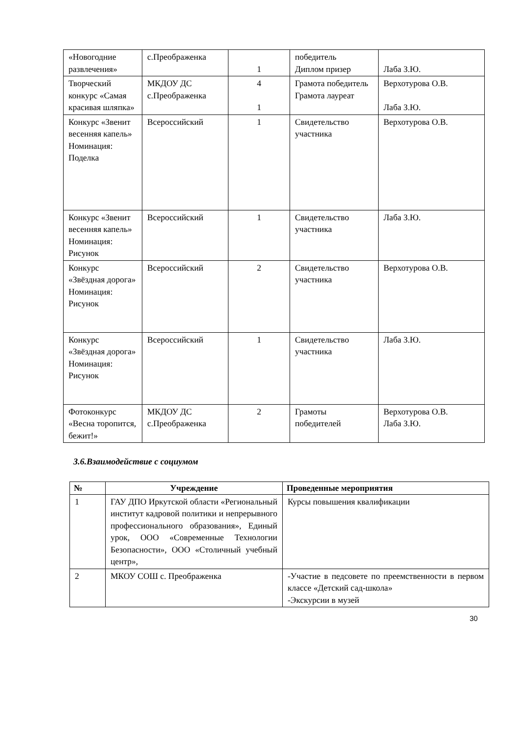| «Новогодние развлечения» | с.Преображенка | 1 | победитель Диплом призер | Лаба З.Ю. |
| Творческий конкурс «Самая красивая шляпка» | МКДОУ ДС с.Преображенка | 4 1 | Грамота победитель Грамота лауреат | Верхотурова О.В. Лаба З.Ю. |
| Конкурс «Звенит весенняя капель» Номинация: Поделка | Всероссийский | 1 | Свидетельство участника | Верхотурова О.В. |
| Конкурс «Звенит весенняя капель» Номинация: Рисунок | Всероссийский | 1 | Свидетельство участника | Лаба З.Ю. |
| Конкурс «Звёздная дорога» Номинация: Рисунок | Всероссийский | 2 | Свидетельство участника | Верхотурова О.В. |
| Конкурс «Звёздная дорога» Номинация: Рисунок | Всероссийский | 1 | Свидетельство участника | Лаба З.Ю. |
| Фотоконкурс «Весна торопится, бежит!» | МКДОУ ДС с.Преображенка | 2 | Грамоты победителей | Верхотурова О.В. Лаба З.Ю. |
3.6.Взаимодействие с социумом
| № | Учреждение | Проведенные мероприятия |
| --- | --- | --- |
| 1 | ГАУ ДПО Иркутской области «Региональный институт кадровой политики и непрерывного профессионального образования», Единый урок, ООО «Современные Технологии Безопасности», ООО «Столичный учебный центр», | Курсы повышения квалификации |
| 2 | МКОУ СОШ с. Преображенка | -Участие в педсовете по преемственности в первом классе «Детский сад-школа» -Экскурсии в музей |
30